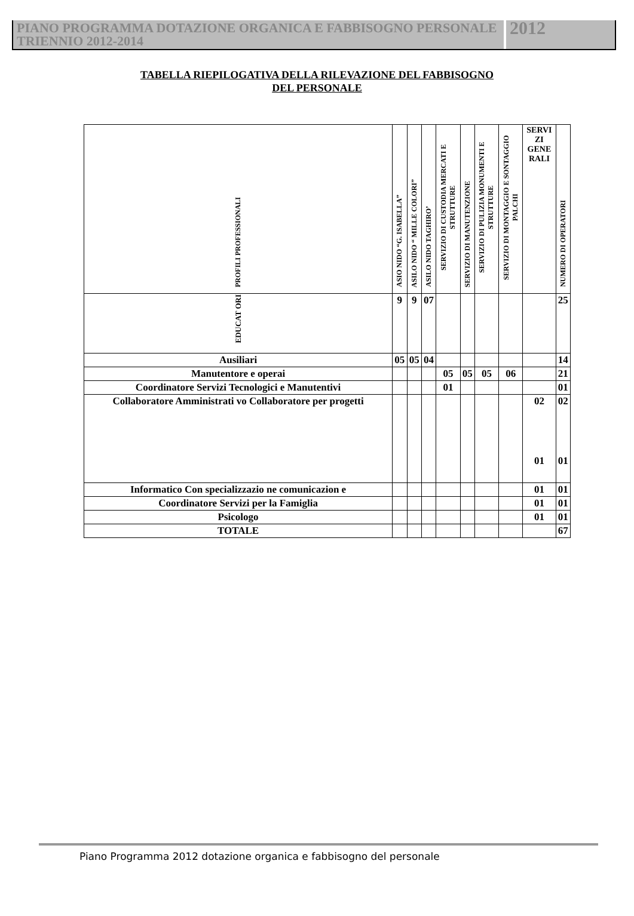PIANO PROGRAMMA DOTAZIONE ORGANICA E FABBISOGNO PERSONALE TRIENNIO 2012-2014
2012
TABELLA RIEPILOGATIVA DELLA RILEVAZIONE DEL FABBISOGNO
DEL PERSONALE
| PROFILI PROFESSIONALI | ASIO NIDO “G. ISABELLA” | ASILO NIDO “ MILLE COLORI” | ASILO NIDO TAGHIRO’ | SERVIZIO DI CUSTODIA MERCATI E STRUTTURE | SERVIZIO DI MANUTENZIONE | SERVIZIO DI PULIZIA MONUMENTI E STRUTTURE | SERVIZIO DI MONTAGGIO E SONTAGGIO PALCHI | SERVI ZI GENE RALI | NUMERO DI OPERATORI |
| --- | --- | --- | --- | --- | --- | --- | --- | --- | --- |
| EDUCAT ORI | 9 | 9 | 07 | | | | | | 25 |
| Ausiliari | 05 | 05 | 04 | | | | | | 14 |
| Manutentore e operai | | | | 05 | 05 | 05 | 06 | | 21 |
| Coordinatore Servizi Tecnologici e Manutentivi | | | | 01 | | | | | 01 |
| Collaboratore Amministrati vo Collaboratore per progetti | | | | | | | | 02 01 | 02 01 |
| Informatico Con specializzazio ne comunicazion e | | | | | | | | 01 | 01 |
| Coordinatore Servizi per la Famiglia | | | | | | | | 01 | 01 |
| Psicologo | | | | | | | | 01 | 01 |
| TOTALE | | | | | | | | | 67 |
Piano Programma 2012 dotazione organica e fabbisogno del personale